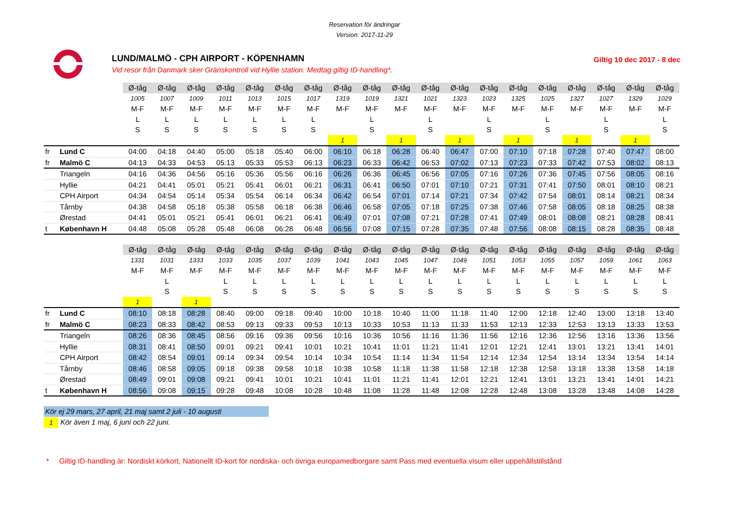Reservation för ändringar
Version: 2017-11-29
LUND/MALMÖ - CPH AIRPORT - KÖPENHAMN
Vid resor från Danmark sker Gränskontroll vid Hyllie station. Medtag giltig ID-handling*.
Giltig 10 dec 2017 - 8 dec
| | | Ø-tåg | Ø-tåg | Ø-tåg | Ø-tåg | Ø-tåg | Ø-tåg | Ø-tåg | Ø-tåg | Ø-tåg | Ø-tåg | Ø-tåg | Ø-tåg | Ø-tåg | Ø-tåg | Ø-tåg | Ø-tåg | Ø-tåg | Ø-tåg | Ø-tåg |
| | | 1005 | 1007 | 1009 | 1011 | 1013 | 1015 | 1017 | 1319 | 1019 | 1321 | 1021 | 1323 | 1023 | 1325 | 1025 | 1327 | 1027 | 1329 | 1029 |
| | | M-F | M-F | M-F | M-F | M-F | M-F | M-F | M-F | M-F | M-F | M-F | M-F | M-F | M-F | M-F | M-F | M-F | M-F | M-F |
| | | L | L | L | L | L | L | L | | L | | L | | L | | L | | L | | L |
| | | S | S | S | S | S | S | S | | S | | S | | S | | S | | S | | S |
| | | | | | | | | | 1 | | 1 | | 1 | | 1 | | 1 | | 1 | |
| fr | Lund C | 04:00 | 04:18 | 04:40 | 05:00 | 05:18 | 05:40 | 06:00 | 06:10 | 06:18 | 06:28 | 06:40 | 06:47 | 07:00 | 07:10 | 07:18 | 07:28 | 07:40 | 07:47 | 08:00 |
| fr | Malmö C | 04:13 | 04:33 | 04:53 | 05:13 | 05:33 | 05:53 | 06:13 | 06:23 | 06:33 | 06:42 | 06:53 | 07:02 | 07:13 | 07:23 | 07:33 | 07:42 | 07:53 | 08:02 | 08:13 |
| | Triangeln | 04:16 | 04:36 | 04:56 | 05:16 | 05:36 | 05:56 | 06:16 | 06:26 | 06:36 | 06:45 | 06:56 | 07:05 | 07:16 | 07:26 | 07:36 | 07:45 | 07:56 | 08:05 | 08:16 |
| | Hyllie | 04:21 | 04:41 | 05:01 | 05:21 | 05:41 | 06:01 | 06:21 | 06:31 | 06:41 | 06:50 | 07:01 | 07:10 | 07:21 | 07:31 | 07:41 | 07:50 | 08:01 | 08:10 | 08:21 |
| | CPH Airport | 04:34 | 04:54 | 05:14 | 05:34 | 05:54 | 06:14 | 06:34 | 06:42 | 06:54 | 07:01 | 07:14 | 07:21 | 07:34 | 07:42 | 07:54 | 08:01 | 08:14 | 08:21 | 08:34 |
| | Tårnby | 04:38 | 04:58 | 05:18 | 05:38 | 05:58 | 06:18 | 06:38 | 06:46 | 06:58 | 07:05 | 07:18 | 07:25 | 07:38 | 07:46 | 07:58 | 08:05 | 08:18 | 08:25 | 08:38 |
| | Ørestad | 04:41 | 05:01 | 05:21 | 05:41 | 06:01 | 06:21 | 06:41 | 06:49 | 07:01 | 07:08 | 07:21 | 07:28 | 07:41 | 07:49 | 08:01 | 08:08 | 08:21 | 08:28 | 08:41 |
| t | København H | 04:48 | 05:08 | 05:28 | 05:48 | 06:08 | 06:28 | 06:48 | 06:56 | 07:08 | 07:15 | 07:28 | 07:35 | 07:48 | 07:56 | 08:08 | 08:15 | 08:28 | 08:35 | 08:48 |
| | | Ø-tåg | Ø-tåg | Ø-tåg | Ø-tåg | Ø-tåg | Ø-tåg | Ø-tåg | Ø-tåg | Ø-tåg | Ø-tåg | Ø-tåg | Ø-tåg | Ø-tåg | Ø-tåg | Ø-tåg | Ø-tåg | Ø-tåg | Ø-tåg | Ø-tåg |
| | | 1331 | 1031 | 1333 | 1033 | 1035 | 1037 | 1039 | 1041 | 1043 | 1045 | 1047 | 1049 | 1051 | 1053 | 1055 | 1057 | 1059 | 1061 | 1063 |
| | | M-F | M-F | M-F | M-F | M-F | M-F | M-F | M-F | M-F | M-F | M-F | M-F | M-F | M-F | M-F | M-F | M-F | M-F | M-F |
| | | | L | | L | L | L | L | L | L | L | L | L | L | L | L | L | L | L | L |
| | | | S | | S | S | S | S | S | S | S | S | S | S | S | S | S | S | S | S |
| | | 1 | | 1 | | | | | | | | | | | | | | | | |
| fr | Lund C | 08:10 | 08:18 | 08:28 | 08:40 | 09:00 | 09:18 | 09:40 | 10:00 | 10:18 | 10:40 | 11:00 | 11:18 | 11:40 | 12:00 | 12:18 | 12:40 | 13:00 | 13:18 | 13:40 |
| fr | Malmö C | 08:23 | 08:33 | 08:42 | 08:53 | 09:13 | 09:33 | 09:53 | 10:13 | 10:33 | 10:53 | 11:13 | 11:33 | 11:53 | 12:13 | 12:33 | 12:53 | 13:13 | 13:33 | 13:53 |
| | Triangeln | 08:26 | 08:36 | 08:45 | 08:56 | 09:16 | 09:36 | 09:56 | 10:16 | 10:36 | 10:56 | 11:16 | 11:36 | 11:56 | 12:16 | 12:36 | 12:56 | 13:16 | 13:36 | 13:56 |
| | Hyllie | 08:31 | 08:41 | 08:50 | 09:01 | 09:21 | 09:41 | 10:01 | 10:21 | 10:41 | 11:01 | 11:21 | 11:41 | 12:01 | 12:21 | 12:41 | 13:01 | 13:21 | 13:41 | 14:01 |
| | CPH Airport | 08:42 | 08:54 | 09:01 | 09:14 | 09:34 | 09:54 | 10:14 | 10:34 | 10:54 | 11:14 | 11:34 | 11:54 | 12:14 | 12:34 | 12:54 | 13:14 | 13:34 | 13:54 | 14:14 |
| | Tårnby | 08:46 | 08:58 | 09:05 | 09:18 | 09:38 | 09:58 | 10:18 | 10:38 | 10:58 | 11:18 | 11:38 | 11:58 | 12:18 | 12:38 | 12:58 | 13:18 | 13:38 | 13:58 | 14:18 |
| | Ørestad | 08:49 | 09:01 | 09:08 | 09:21 | 09:41 | 10:01 | 10:21 | 10:41 | 11:01 | 11:21 | 11:41 | 12:01 | 12:21 | 12:41 | 13:01 | 13:21 | 13:41 | 14:01 | 14:21 |
| t | København H | 08:56 | 09:08 | 09:15 | 09:28 | 09:48 | 10:08 | 10:28 | 10:48 | 11:08 | 11:28 | 11:48 | 12:08 | 12:28 | 12:48 | 13:08 | 13:28 | 13:48 | 14:08 | 14:28 |
Kör ej 29 mars, 27 april, 21 maj samt 2 juli - 10 augusti
1 Kör även 1 maj, 6 juni och 22 juni.
* Giltig ID-handling är: Nordiskt körkort, Nationellt ID-kort för nordiska- och övriga europamedborgare samt Pass med eventuella visum eller uppehållstillstånd